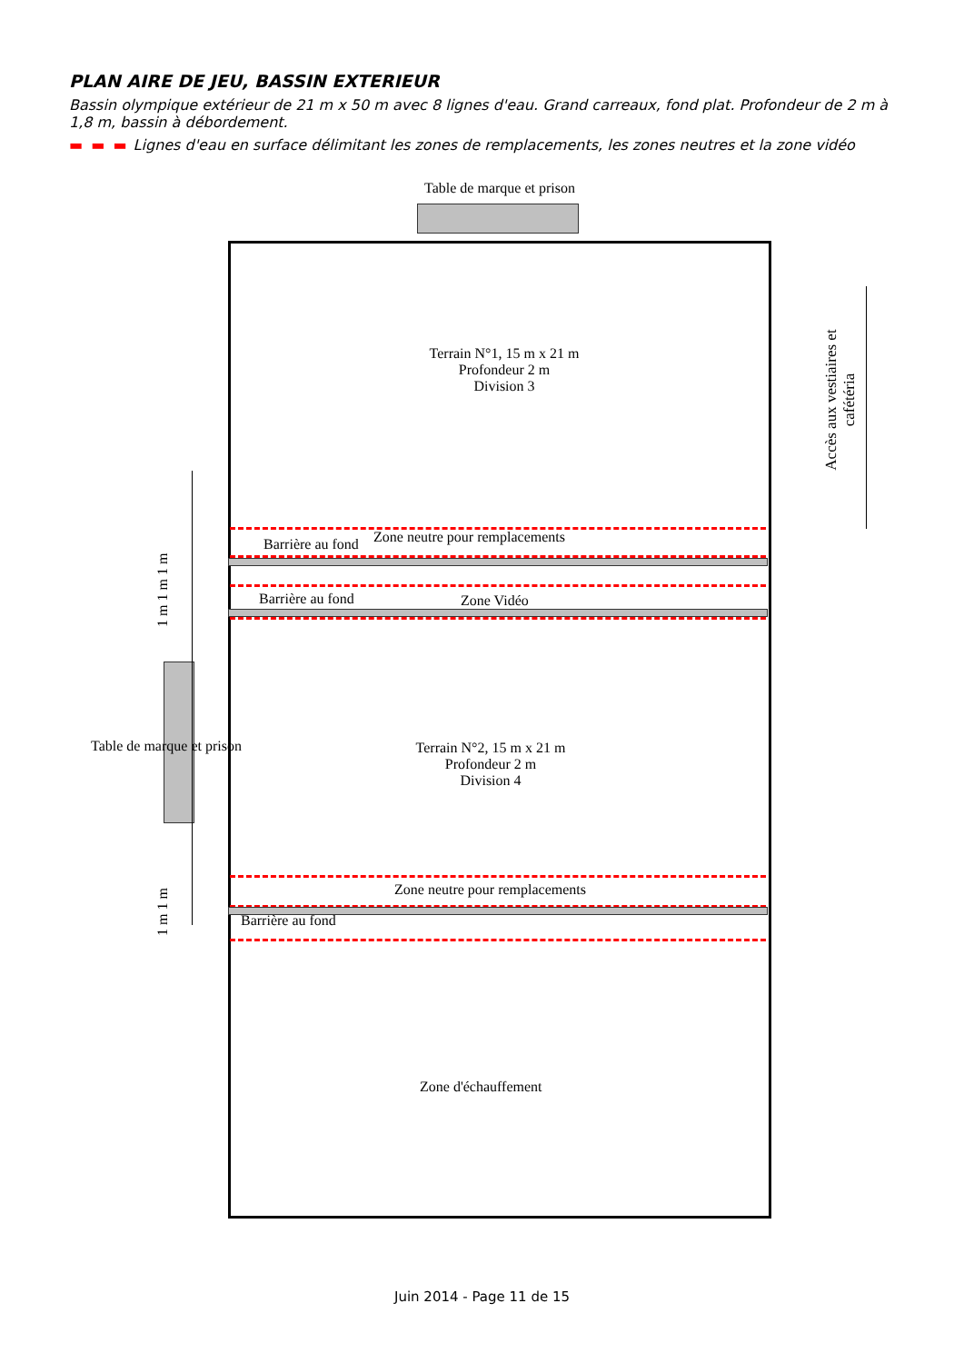PLAN AIRE DE JEU, BASSIN EXTERIEUR
Bassin olympique extérieur de 21 m x 50 m avec 8 lignes d'eau. Grand carreaux, fond plat. Profondeur de 2 m à 1,8 m, bassin à débordement.
▬ ▬ ▬ Lignes d'eau en surface délimitant les zones de remplacements, les zones neutres et la zone vidéo
Table de marque et prison
Terrain N°1, 15 m x 21 m
Profondeur 2 m
Division 3
Barrière au fond Zone neutre pour remplacements
Barrière au fond Zone Vidéo
Table de marque et prison
Terrain N°2, 15 m x 21 m
Profondeur 2 m
Division 4
Zone neutre pour remplacements
Barrière au fond
Zone d'échauffement
1 m 1 m 1 m
1 m 1 m
Accès aux vestiaires et cafétéria
Juin 2014 - Page 11 de 15